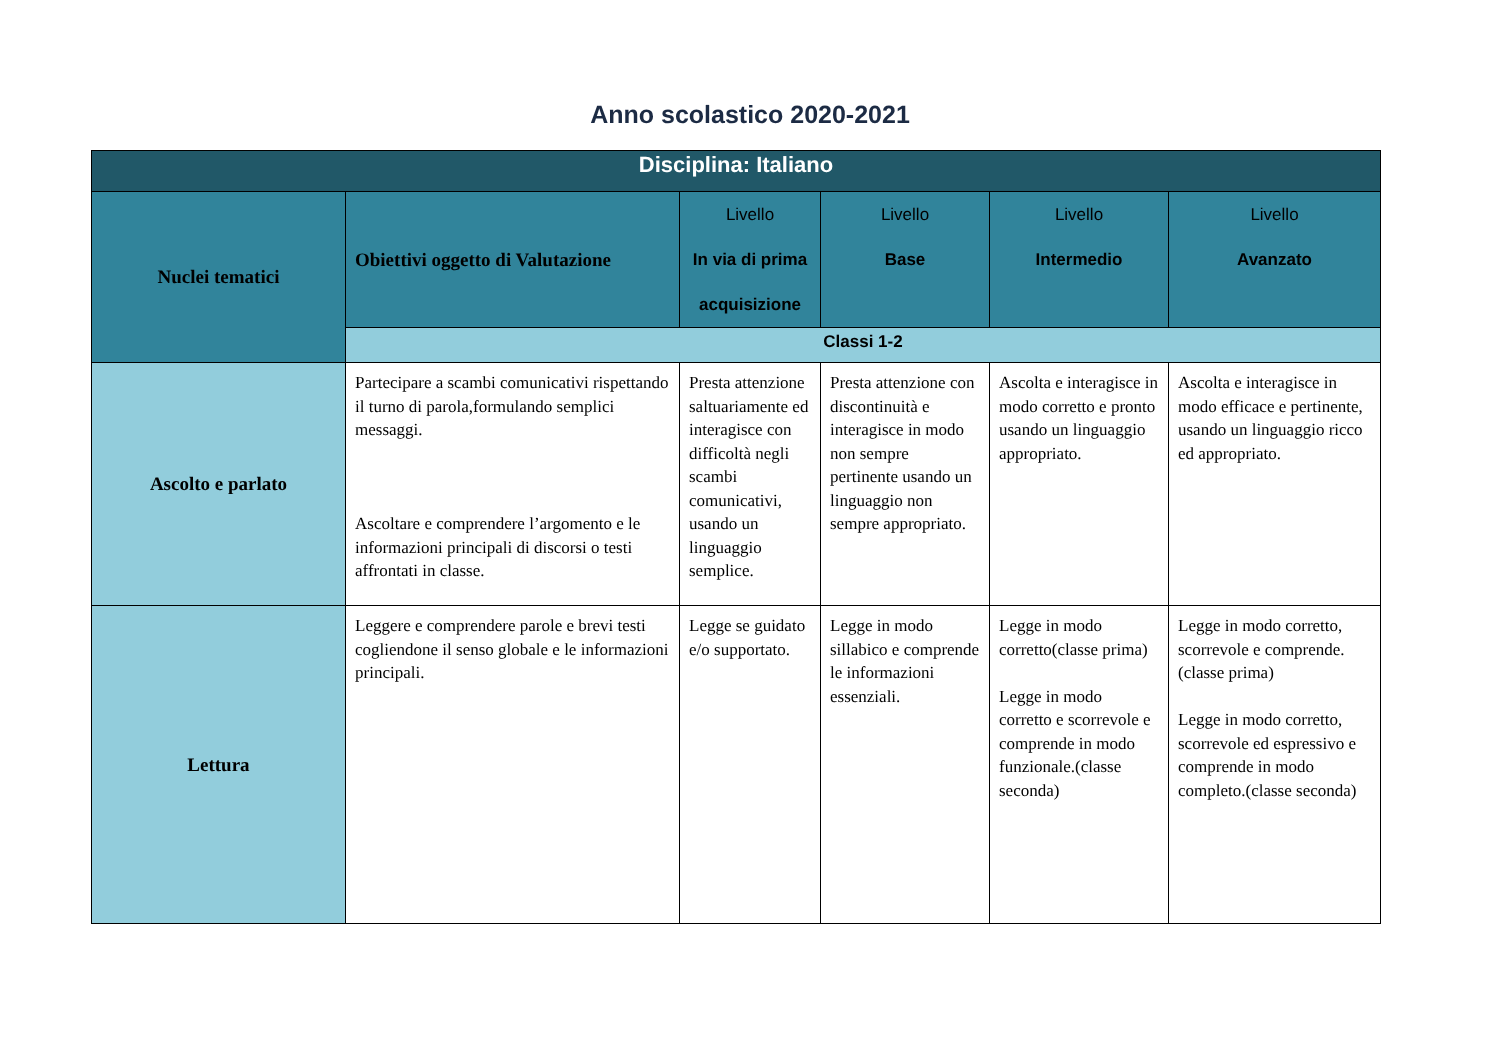Anno scolastico 2020-2021
| Disciplina: Italiano | | | | | |
| --- | --- | --- | --- | --- | --- |
| Nuclei tematici | Obiettivi oggetto di Valutazione | Livello In via di prima acquisizione | Livello Base | Livello Intermedio | Livello Avanzato |
| | Classi 1-2 | | | | |
| Ascolto e parlato | Partecipare a scambi comunicativi rispettando il turno di parola,formulando semplici messaggi. Ascoltare e comprendere l’argomento e le informazioni principali di discorsi o testi affrontati in classe. | Presta attenzione saltuariamente ed interagisce con difficoltà negli scambi comunicativi, usando un linguaggio semplice. | Presta attenzione con discontinuità e interagisce in modo non sempre pertinente usando un linguaggio non sempre appropriato. | Ascolta e interagisce in modo corretto e pronto usando un linguaggio appropriato. | Ascolta e interagisce in modo efficace e pertinente, usando un linguaggio ricco ed appropriato. |
| Lettura | Leggere e comprendere parole e brevi testi cogliendone il senso globale e le informazioni principali. | Legge se guidato e/o supportato. | Legge in modo sillabico e comprende le informazioni essenziali. | Legge in modo corretto(classe prima) Legge in modo corretto e scorrevole e comprende in modo funzionale.(classe seconda) | Legge in modo corretto, scorrevole e comprende.(classe prima) Legge in modo corretto, scorrevole ed espressivo e comprende in modo completo.(classe seconda) |